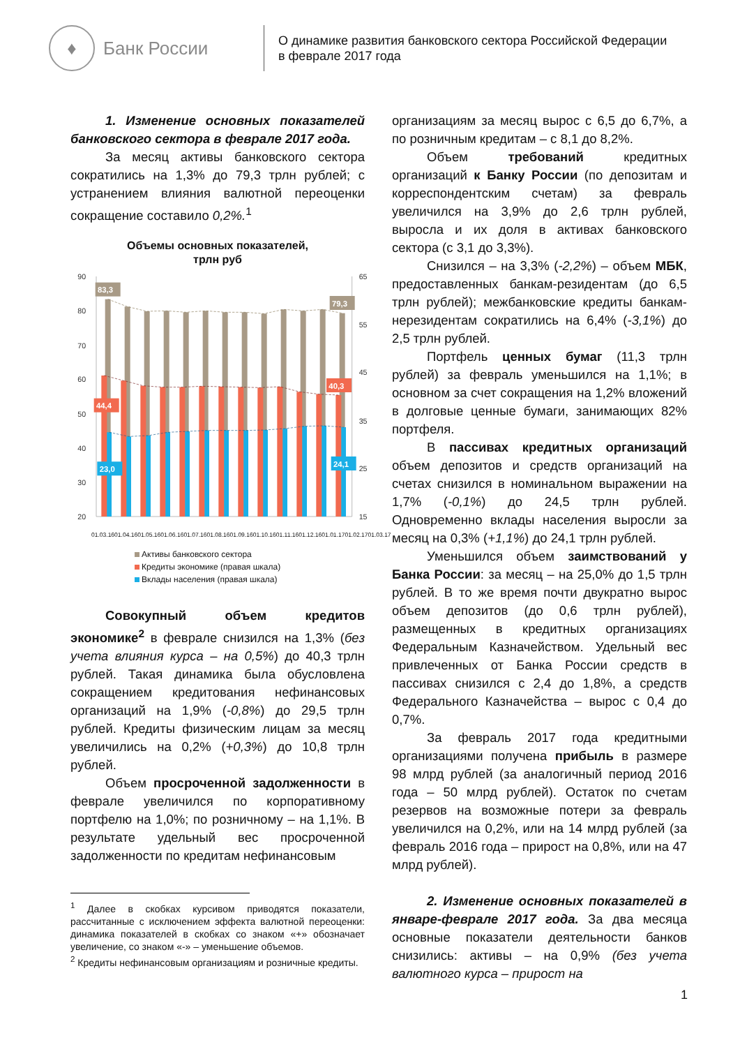♦
Банк России
О динамике развития банковского сектора Российской Федерации
в феврале 2017 года
1. Изменение основных показателей банковского сектора в феврале 2017 года.
За месяц активы банковского сектора сократились на 1,3% до 79,3 трлн рублей; с устранением влияния валютной переоценки сокращение составило 0,2%.<sup>1</sup>
Объемы основных показателей,
трлн руб
90
80
70
60
50
40
30
20
65
55
45
35
25
15
83,3
79,3
44,4
40,3
23,0
24,1
01.03.16 01.04.16 01.05.16 01.06.16 01.07.16 01.08.16 01.09.16 01.10.16 01.11.16 01.12.16 01.01.17 01.02.17 01.03.17
Активы банковского сектора
Кредиты экономике (правая шкала)
Вклады населения (правая шкала)
Совокупный объем кредитов экономике<sup>2</sup> в феврале снизился на 1,3% (без учета влияния курса – на 0,5%) до 40,3 трлн рублей. Такая динамика была обусловлена сокращением кредитования нефинансовых организаций на 1,9% (-0,8%) до 29,5 трлн рублей. Кредиты физическим лицам за месяц увеличились на 0,2% (+0,3%) до 10,8 трлн рублей.
Объем просроченной задолженности в феврале увеличился по корпоративному портфелю на 1,0%; по розничному – на 1,1%. В результате удельный вес просроченной задолженности по кредитам нефинансовым
<sup>1</sup> Далее в скобках курсивом приводятся показатели, рассчитанные с исключением эффекта валютной переоценки: динамика показателей в скобках со знаком «+» обозначает увеличение, со знаком «-» – уменьшение объемов.
<sup>2</sup> Кредиты нефинансовым организациям и розничные кредиты.
организациям за месяц вырос с 6,5 до 6,7%, а по розничным кредитам – с 8,1 до 8,2%.
Объем требований кредитных организаций к Банку России (по депозитам и корреспондентским счетам) за февраль увеличился на 3,9% до 2,6 трлн рублей, выросла и их доля в активах банковского сектора (с 3,1 до 3,3%).
Снизился – на 3,3% (-2,2%) – объем МБК, предоставленных банкам-резидентам (до 6,5 трлн рублей); межбанковские кредиты банкам-нерезидентам сократились на 6,4% (-3,1%) до 2,5 трлн рублей.
Портфель ценных бумаг (11,3 трлн рублей) за февраль уменьшился на 1,1%; в основном за счет сокращения на 1,2% вложений в долговые ценные бумаги, занимающих 82% портфеля.
В пассивах кредитных организаций объем депозитов и средств организаций на счетах снизился в номинальном выражении на 1,7% (-0,1%) до 24,5 трлн рублей. Одновременно вклады населения выросли за месяц на 0,3% (+1,1%) до 24,1 трлн рублей.
Уменьшился объем заимствований у Банка России: за месяц – на 25,0% до 1,5 трлн рублей. В то же время почти двукратно вырос объем депозитов (до 0,6 трлн рублей), размещенных в кредитных организациях Федеральным Казначейством. Удельный вес привлеченных от Банка России средств в пассивах снизился с 2,4 до 1,8%, а средств Федерального Казначейства – вырос с 0,4 до 0,7%.
За февраль 2017 года кредитными организациями получена прибыль в размере 98 млрд рублей (за аналогичный период 2016 года – 50 млрд рублей). Остаток по счетам резервов на возможные потери за февраль увеличился на 0,2%, или на 14 млрд рублей (за февраль 2016 года – прирост на 0,8%, или на 47 млрд рублей).
2. Изменение основных показателей в январе-феврале 2017 года. За два месяца основные показатели деятельности банков снизились: активы – на 0,9% (без учета валютного курса – прирост на
1